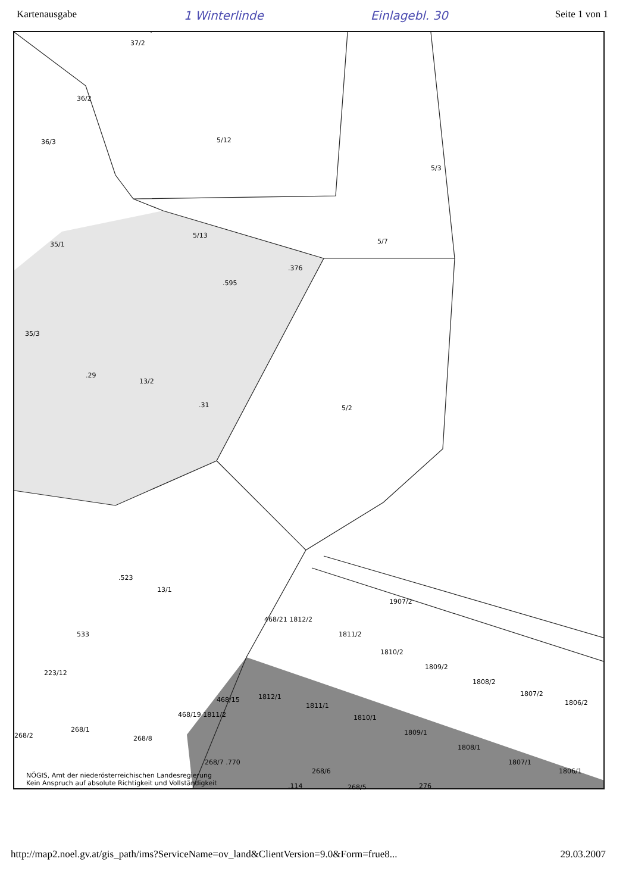Kartenausgabe 1 Winterlinde Einlagebl. 30 Seite 1 von 1
37/2
36/2
36/3 5/12
5/3
5/13
35/1 5/7
.376
.595
35/3
.29
13/2
.31 5/2
.523
13/1
1907/2
468/21 1812/2
1811/2
1810/2
1809/2
1808/2
1807/2
1806/2
533
223/12
468/15 1812/1
1811/1
1810/1
1809/1
1808/1
1807/1
1806/1
468/19 1811/2
268/2
268/1
268/8
268/7 .770
.114
268/6
268/5 276
NÖGIS, Amt der niederösterreichischen Landesregierung
Kein Anspruch auf absolute Richtigkeit und Vollständigkeit
http://map2.noel.gv.at/gis_path/ims?ServiceName=ov_land&ClientVersion=9.0&Form=frue8... 29.03.2007